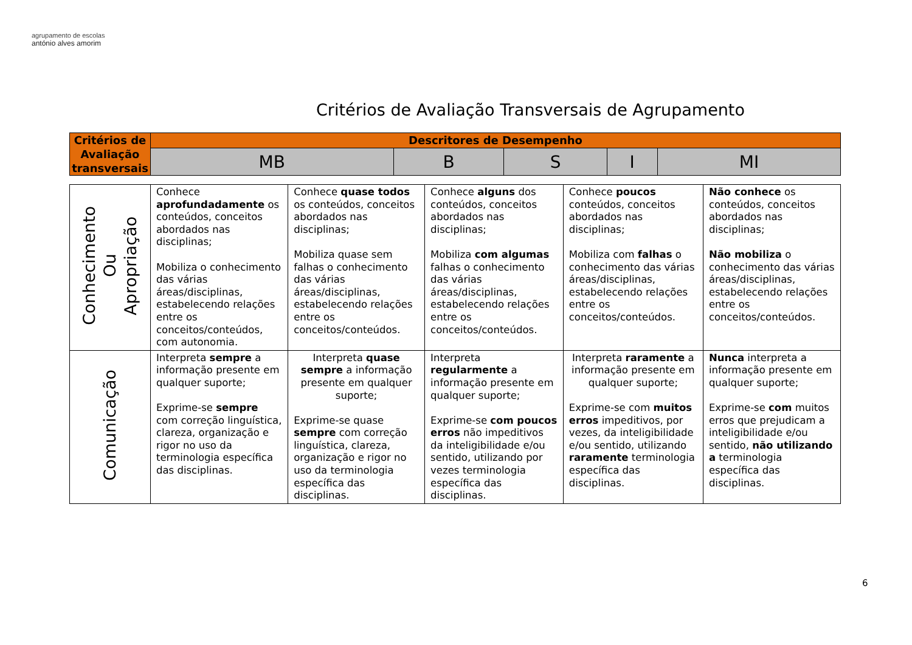agrupamento de escolas
antónio alves amorim
Critérios de Avaliação Transversais de Agrupamento
| Critérios de Avaliação transversais | Descritores de Desempenho | | | | |
| --- | --- | --- | --- | --- | --- |
| | MB | B | S | I | MI |
| Conhecimento Ou Apropriação | Conhece aprofundadamente os conteúdos, conceitos abordados nas disciplinas; Mobiliza o conhecimento das várias áreas/disciplinas, estabelecendo relações entre os conceitos/conteúdos, com autonomia. | Conhece quase todos os conteúdos, conceitos abordados nas disciplinas; Mobiliza quase sem falhas o conhecimento das várias áreas/disciplinas, estabelecendo relações entre os conceitos/conteúdos. | Conhece alguns dos conteúdos, conceitos abordados nas disciplinas; Mobiliza com algumas falhas o conhecimento das várias áreas/disciplinas, estabelecendo relações entre os conceitos/conteúdos. | Conhece poucos conteúdos, conceitos abordados nas disciplinas; Mobiliza com falhas o conhecimento das várias áreas/disciplinas, estabelecendo relações entre os conceitos/conteúdos. | Não conhece os conteúdos, conceitos abordados nas disciplinas; Não mobiliza o conhecimento das várias áreas/disciplinas, estabelecendo relações entre os conceitos/conteúdos. |
| Comunicação | Interpreta sempre a informação presente em qualquer suporte; Exprime-se sempre com correção linguística, clareza, organização e rigor no uso da terminologia específica das disciplinas. | Interpreta quase sempre a informação presente em qualquer suporte; Exprime-se quase sempre com correção linguística, clareza, organização e rigor no uso da terminologia específica das disciplinas. | Interpreta regularmente a informação presente em qualquer suporte; Exprime-se com poucos erros não impeditivos da inteligibilidade e/ou sentido, utilizando por vezes terminologia específica das disciplinas. | Interpreta raramente a informação presente em qualquer suporte; Exprime-se com muitos erros impeditivos, por vezes, da inteligibilidade e/ou sentido, utilizando raramente terminologia específica das disciplinas. | Nunca interpreta a informação presente em qualquer suporte; Exprime-se com muitos erros que prejudicam a inteligibilidade e/ou sentido, não utilizando a terminologia específica das disciplinas. |
6